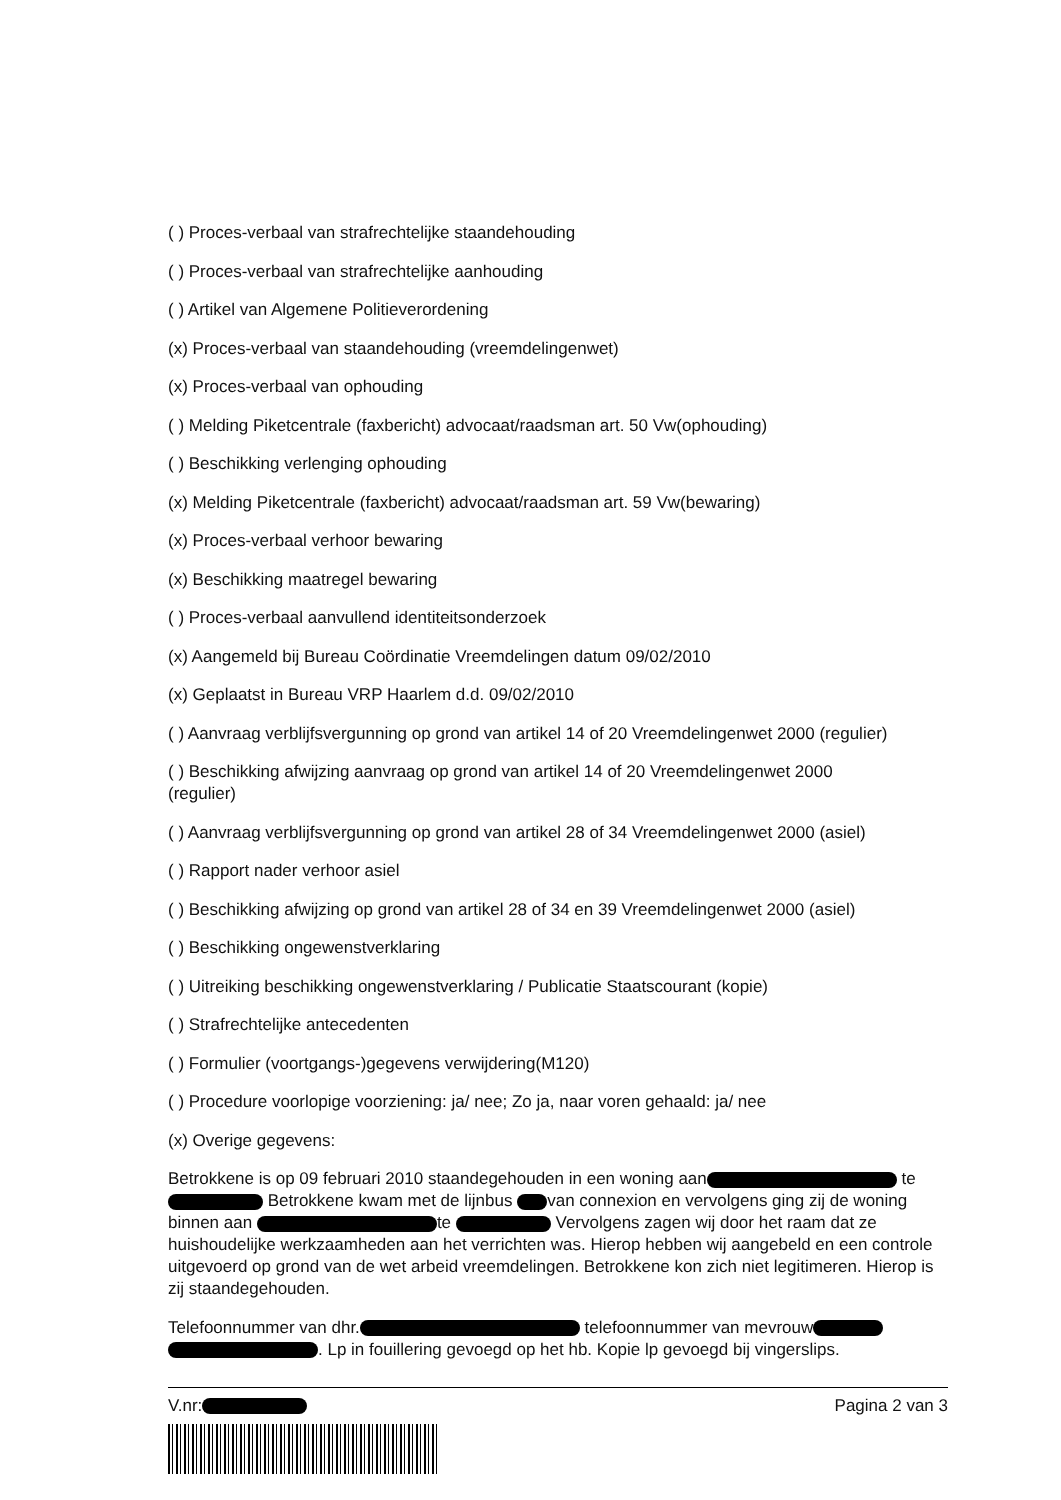( ) Proces-verbaal van strafrechtelijke staandehouding
( ) Proces-verbaal van strafrechtelijke aanhouding
( ) Artikel van Algemene Politieverordening
(x) Proces-verbaal van staandehouding (vreemdelingenwet)
(x) Proces-verbaal van ophouding
( ) Melding Piketcentrale (faxbericht) advocaat/raadsman art. 50 Vw(ophouding)
( ) Beschikking verlenging ophouding
(x) Melding Piketcentrale (faxbericht) advocaat/raadsman art. 59 Vw(bewaring)
(x) Proces-verbaal verhoor bewaring
(x) Beschikking maatregel bewaring
( ) Proces-verbaal aanvullend identiteitsonderzoek
(x) Aangemeld bij Bureau Coördinatie Vreemdelingen datum 09/02/2010
(x) Geplaatst in Bureau VRP Haarlem d.d. 09/02/2010
( ) Aanvraag verblijfsvergunning op grond van artikel 14 of 20 Vreemdelingenwet 2000 (regulier)
( ) Beschikking afwijzing aanvraag op grond van artikel 14 of 20 Vreemdelingenwet 2000
(regulier)
( ) Aanvraag verblijfsvergunning op grond van artikel 28 of 34 Vreemdelingenwet 2000 (asiel)
( ) Rapport nader verhoor asiel
( ) Beschikking afwijzing op grond van artikel 28 of 34 en 39 Vreemdelingenwet 2000 (asiel)
( ) Beschikking ongewenstverklaring
( ) Uitreiking beschikking ongewenstverklaring / Publicatie Staatscourant (kopie)
( ) Strafrechtelijke antecedenten
( ) Formulier (voortgangs-)gegevens verwijdering(M120)
( ) Procedure voorlopige voorziening: ja/ nee; Zo ja, naar voren gehaald: ja/ nee
(x) Overige gegevens:
Betrokkene is op 09 februari 2010 staandegehouden in een woning aan te Betrokkene kwam met de lijnbus van connexion en vervolgens ging zij de woning binnen aan te Vervolgens zagen wij door het raam dat ze huishoudelijke werkzaamheden aan het verrichten was. Hierop hebben wij aangebeld en een controle uitgevoerd op grond van de wet arbeid vreemdelingen. Betrokkene kon zich niet legitimeren. Hierop is zij staandegehouden.
Telefoonnummer van dhr. telefoonnummer van mevrouw . Lp in fouillering gevoegd op het hb. Kopie lp gevoegd bij vingerslips.
V.nr: Pagina 2 van 3